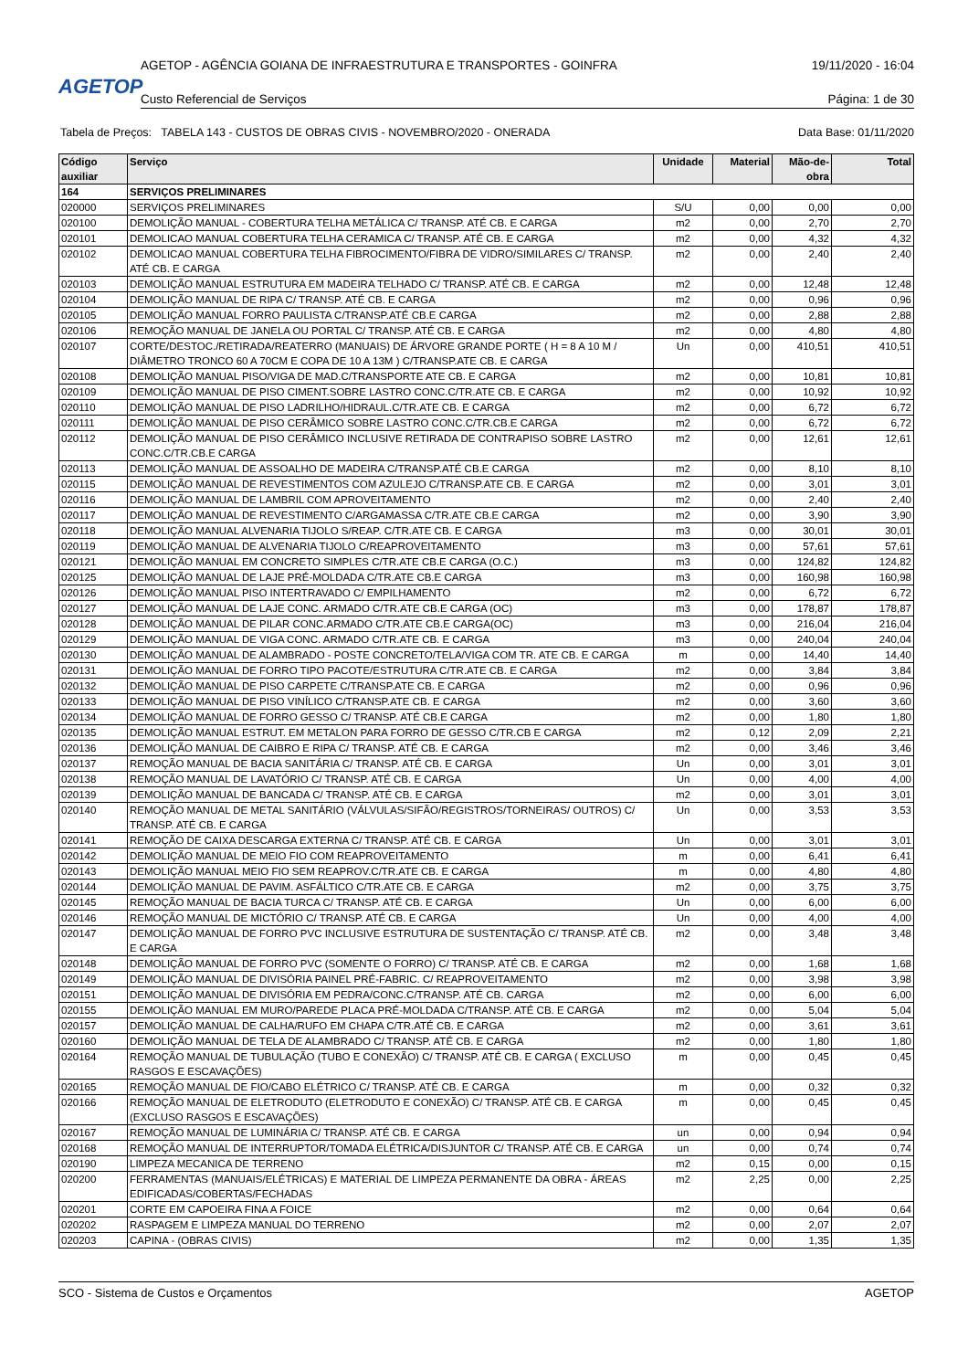AGETOP
AGETOP - AGÊNCIA GOIANA DE INFRAESTRUTURA E TRANSPORTES - GOINFRA 19/11/2020 - 16:04
Custo Referencial de Serviços Página: 1 de 30
Tabela de Preços: TABELA 143 - CUSTOS DE OBRAS CIVIS - NOVEMBRO/2020 - ONERADA Data Base: 01/11/2020
| Código auxiliar | Serviço | Unidade | Material | Mão-de-obra | Total |
| --- | --- | --- | --- | --- | --- |
| 164 | SERVIÇOS PRELIMINARES | | | | |
| 020000 | SERVIÇOS PRELIMINARES | S/U | 0,00 | 0,00 | 0,00 |
| 020100 | DEMOLIÇÃO MANUAL - COBERTURA TELHA METÁLICA C/ TRANSP. ATÉ CB. E CARGA | m2 | 0,00 | 2,70 | 2,70 |
| 020101 | DEMOLICAO MANUAL COBERTURA TELHA CERAMICA C/ TRANSP. ATÉ CB. E CARGA | m2 | 0,00 | 4,32 | 4,32 |
| 020102 | DEMOLICAO MANUAL COBERTURA TELHA FIBROCIMENTO/FIBRA DE VIDRO/SIMILARES C/ TRANSP. ATÉ CB. E CARGA | m2 | 0,00 | 2,40 | 2,40 |
| 020103 | DEMOLIÇÃO MANUAL ESTRUTURA EM MADEIRA TELHADO C/ TRANSP. ATÉ CB. E CARGA | m2 | 0,00 | 12,48 | 12,48 |
| 020104 | DEMOLIÇÃO MANUAL DE RIPA C/ TRANSP. ATÉ CB. E CARGA | m2 | 0,00 | 0,96 | 0,96 |
| 020105 | DEMOLIÇÃO MANUAL FORRO PAULISTA C/TRANSP.ATÉ CB.E CARGA | m2 | 0,00 | 2,88 | 2,88 |
| 020106 | REMOÇÃO MANUAL DE JANELA OU PORTAL C/ TRANSP. ATÉ CB. E CARGA | m2 | 0,00 | 4,80 | 4,80 |
| 020107 | CORTE/DESTOC./RETIRADA/REATERRO (MANUAIS) DE ÁRVORE GRANDE PORTE ( H = 8 A 10 M / DIÂMETRO TRONCO 60 A 70CM E COPA DE 10 A 13M ) C/TRANSP.ATE CB. E CARGA | Un | 0,00 | 410,51 | 410,51 |
| 020108 | DEMOLIÇÃO MANUAL PISO/VIGA DE MAD.C/TRANSPORTE ATE CB. E CARGA | m2 | 0,00 | 10,81 | 10,81 |
| 020109 | DEMOLIÇÃO MANUAL DE PISO CIMENT.SOBRE LASTRO CONC.C/TR.ATE CB. E CARGA | m2 | 0,00 | 10,92 | 10,92 |
| 020110 | DEMOLIÇÃO MANUAL DE PISO LADRILHO/HIDRAUL.C/TR.ATE CB. E CARGA | m2 | 0,00 | 6,72 | 6,72 |
| 020111 | DEMOLIÇÃO MANUAL DE PISO CERÂMICO SOBRE LASTRO CONC.C/TR.CB.E CARGA | m2 | 0,00 | 6,72 | 6,72 |
| 020112 | DEMOLIÇÃO MANUAL DE PISO CERÂMICO INCLUSIVE RETIRADA DE CONTRAPISO SOBRE LASTRO CONC.C/TR.CB.E CARGA | m2 | 0,00 | 12,61 | 12,61 |
| 020113 | DEMOLIÇÃO MANUAL DE ASSOALHO DE MADEIRA C/TRANSP.ATÉ CB.E CARGA | m2 | 0,00 | 8,10 | 8,10 |
| 020115 | DEMOLIÇÃO MANUAL DE REVESTIMENTOS COM AZULEJO C/TRANSP.ATE CB. E CARGA | m2 | 0,00 | 3,01 | 3,01 |
| 020116 | DEMOLIÇÃO MANUAL DE LAMBRIL COM APROVEITAMENTO | m2 | 0,00 | 2,40 | 2,40 |
| 020117 | DEMOLIÇÃO MANUAL DE REVESTIMENTO C/ARGAMASSA C/TR.ATE CB.E CARGA | m2 | 0,00 | 3,90 | 3,90 |
| 020118 | DEMOLIÇÃO MANUAL ALVENARIA TIJOLO S/REAP. C/TR.ATE CB. E CARGA | m3 | 0,00 | 30,01 | 30,01 |
| 020119 | DEMOLIÇÃO MANUAL DE ALVENARIA TIJOLO C/REAPROVEITAMENTO | m3 | 0,00 | 57,61 | 57,61 |
| 020121 | DEMOLIÇÃO MANUAL EM CONCRETO SIMPLES C/TR.ATE CB.E CARGA (O.C.) | m3 | 0,00 | 124,82 | 124,82 |
| 020125 | DEMOLIÇÃO MANUAL DE LAJE PRÉ-MOLDADA C/TR.ATE CB.E CARGA | m3 | 0,00 | 160,98 | 160,98 |
| 020126 | DEMOLIÇÃO MANUAL PISO INTERTRAVADO C/ EMPILHAMENTO | m2 | 0,00 | 6,72 | 6,72 |
| 020127 | DEMOLIÇÃO MANUAL DE LAJE CONC. ARMADO C/TR.ATE CB.E CARGA (OC) | m3 | 0,00 | 178,87 | 178,87 |
| 020128 | DEMOLIÇÃO MANUAL DE PILAR CONC.ARMADO C/TR.ATE CB.E CARGA(OC) | m3 | 0,00 | 216,04 | 216,04 |
| 020129 | DEMOLIÇÃO MANUAL DE VIGA CONC. ARMADO C/TR.ATE CB. E CARGA | m3 | 0,00 | 240,04 | 240,04 |
| 020130 | DEMOLIÇÃO MANUAL DE ALAMBRADO - POSTE CONCRETO/TELA/VIGA COM TR. ATE CB. E CARGA | m | 0,00 | 14,40 | 14,40 |
| 020131 | DEMOLIÇÃO MANUAL DE FORRO TIPO PACOTE/ESTRUTURA C/TR.ATE CB. E CARGA | m2 | 0,00 | 3,84 | 3,84 |
| 020132 | DEMOLIÇÃO MANUAL DE PISO CARPETE C/TRANSP.ATE CB. E CARGA | m2 | 0,00 | 0,96 | 0,96 |
| 020133 | DEMOLIÇÃO MANUAL DE PISO VINÍLICO C/TRANSP.ATE CB. E CARGA | m2 | 0,00 | 3,60 | 3,60 |
| 020134 | DEMOLIÇÃO MANUAL DE FORRO GESSO C/ TRANSP. ATÉ CB.E CARGA | m2 | 0,00 | 1,80 | 1,80 |
| 020135 | DEMOLIÇÃO MANUAL ESTRUT. EM METALON PARA FORRO DE GESSO C/TR.CB E CARGA | m2 | 0,12 | 2,09 | 2,21 |
| 020136 | DEMOLIÇÃO MANUAL DE CAIBRO E RIPA C/ TRANSP. ATÉ CB. E CARGA | m2 | 0,00 | 3,46 | 3,46 |
| 020137 | REMOÇÃO MANUAL DE BACIA SANITÁRIA C/ TRANSP. ATÉ CB. E CARGA | Un | 0,00 | 3,01 | 3,01 |
| 020138 | REMOÇÃO MANUAL DE LAVATÓRIO C/ TRANSP. ATÉ CB. E CARGA | Un | 0,00 | 4,00 | 4,00 |
| 020139 | DEMOLIÇÃO MANUAL DE BANCADA C/ TRANSP. ATÉ CB. E CARGA | m2 | 0,00 | 3,01 | 3,01 |
| 020140 | REMOÇÃO MANUAL DE METAL SANITÁRIO (VÁLVULAS/SIFÃO/REGISTROS/TORNEIRAS/ OUTROS) C/ TRANSP. ATÉ CB. E CARGA | Un | 0,00 | 3,53 | 3,53 |
| 020141 | REMOÇÃO DE CAIXA DESCARGA EXTERNA C/ TRANSP. ATÉ CB. E CARGA | Un | 0,00 | 3,01 | 3,01 |
| 020142 | DEMOLIÇÃO MANUAL DE MEIO FIO COM REAPROVEITAMENTO | m | 0,00 | 6,41 | 6,41 |
| 020143 | DEMOLIÇÃO MANUAL MEIO FIO SEM REAPROV.C/TR.ATE CB. E CARGA | m | 0,00 | 4,80 | 4,80 |
| 020144 | DEMOLIÇÃO MANUAL DE PAVIM. ASFÁLTICO C/TR.ATE CB. E CARGA | m2 | 0,00 | 3,75 | 3,75 |
| 020145 | REMOÇÃO MANUAL DE BACIA TURCA C/ TRANSP. ATÉ CB. E CARGA | Un | 0,00 | 6,00 | 6,00 |
| 020146 | REMOÇÃO MANUAL DE MICTÓRIO C/ TRANSP. ATÉ CB. E CARGA | Un | 0,00 | 4,00 | 4,00 |
| 020147 | DEMOLIÇÃO MANUAL DE FORRO PVC INCLUSIVE ESTRUTURA DE SUSTENTAÇÃO C/ TRANSP. ATÉ CB. E CARGA | m2 | 0,00 | 3,48 | 3,48 |
| 020148 | DEMOLIÇÃO MANUAL DE FORRO PVC (SOMENTE O FORRO) C/ TRANSP. ATÉ CB. E CARGA | m2 | 0,00 | 1,68 | 1,68 |
| 020149 | DEMOLIÇÃO MANUAL DE DIVISÓRIA PAINEL PRÉ-FABRIC. C/ REAPROVEITAMENTO | m2 | 0,00 | 3,98 | 3,98 |
| 020151 | DEMOLIÇÃO MANUAL DE DIVISÓRIA EM PEDRA/CONC.C/TRANSP. ATÉ CB. CARGA | m2 | 0,00 | 6,00 | 6,00 |
| 020155 | DEMOLIÇÃO MANUAL EM MURO/PAREDE PLACA PRÉ-MOLDADA C/TRANSP. ATÉ CB. E CARGA | m2 | 0,00 | 5,04 | 5,04 |
| 020157 | DEMOLIÇÃO MANUAL DE CALHA/RUFO EM CHAPA C/TR.ATÉ CB. E CARGA | m2 | 0,00 | 3,61 | 3,61 |
| 020160 | DEMOLIÇÃO MANUAL DE TELA DE ALAMBRADO C/ TRANSP. ATÉ CB. E CARGA | m2 | 0,00 | 1,80 | 1,80 |
| 020164 | REMOÇÃO MANUAL DE TUBULAÇÃO (TUBO E CONEXÃO) C/ TRANSP. ATÉ CB. E CARGA ( EXCLUSO RASGOS E ESCAVAÇÕES) | m | 0,00 | 0,45 | 0,45 |
| 020165 | REMOÇÃO MANUAL DE FIO/CABO ELÉTRICO C/ TRANSP. ATÉ CB. E CARGA | m | 0,00 | 0,32 | 0,32 |
| 020166 | REMOÇÃO MANUAL DE ELETRODUTO (ELETRODUTO E CONEXÃO) C/ TRANSP. ATÉ CB. E CARGA (EXCLUSO RASGOS E ESCAVAÇÕES) | m | 0,00 | 0,45 | 0,45 |
| 020167 | REMOÇÃO MANUAL DE LUMINÁRIA C/ TRANSP. ATÉ CB. E CARGA | un | 0,00 | 0,94 | 0,94 |
| 020168 | REMOÇÃO MANUAL DE INTERRUPTOR/TOMADA ELÉTRICA/DISJUNTOR C/ TRANSP. ATÉ CB. E CARGA | un | 0,00 | 0,74 | 0,74 |
| 020190 | LIMPEZA MECANICA DE TERRENO | m2 | 0,15 | 0,00 | 0,15 |
| 020200 | FERRAMENTAS (MANUAIS/ELÉTRICAS) E MATERIAL DE LIMPEZA PERMANENTE DA OBRA - ÁREAS EDIFICADAS/COBERTAS/FECHADAS | m2 | 2,25 | 0,00 | 2,25 |
| 020201 | CORTE EM CAPOEIRA FINA A FOICE | m2 | 0,00 | 0,64 | 0,64 |
| 020202 | RASPAGEM E LIMPEZA MANUAL DO TERRENO | m2 | 0,00 | 2,07 | 2,07 |
| 020203 | CAPINA - (OBRAS CIVIS) | m2 | 0,00 | 1,35 | 1,35 |
SCO - Sistema de Custos e Orçamentos AGETOP